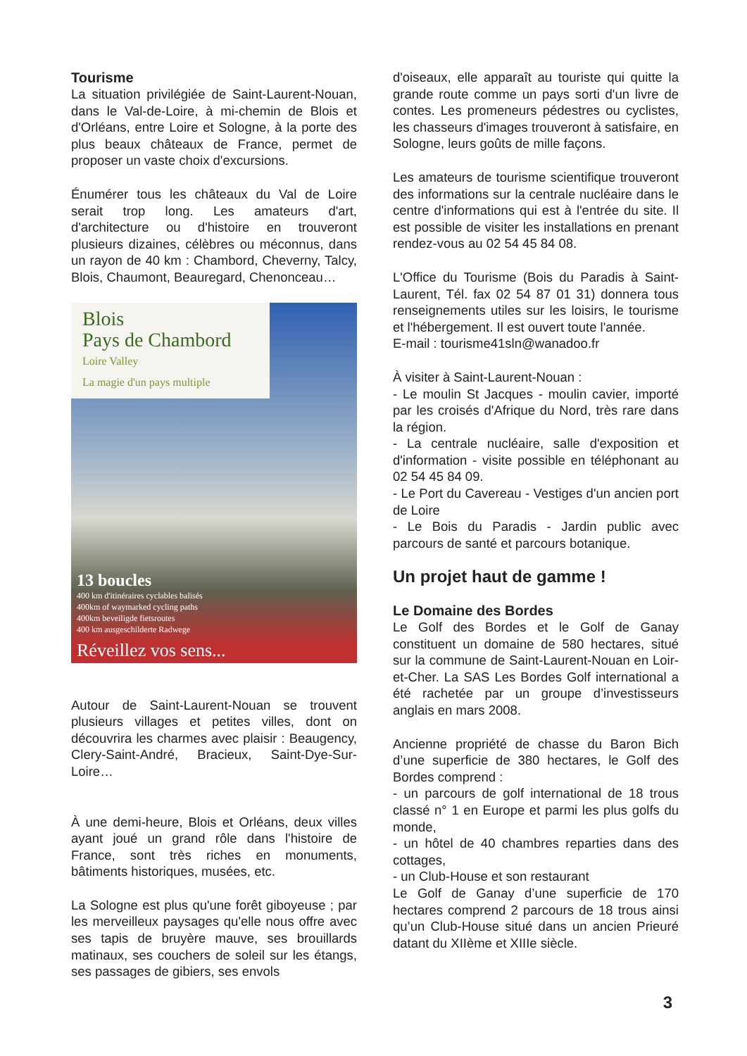Tourisme
La situation privilégiée de Saint-Laurent-Nouan, dans le Val-de-Loire, à mi-chemin de Blois et d'Orléans, entre Loire et Sologne, à la porte des plus beaux châteaux de France, permet de proposer un vaste choix d'excursions.
Énumérer tous les châteaux du Val de Loire serait trop long. Les amateurs d'art, d'architecture ou d'histoire en trouveront plusieurs dizaines, célèbres ou méconnus, dans un rayon de 40 km : Chambord, Cheverny, Talcy, Blois, Chaumont, Beauregard, Chenonceau…
Blois
Pays de Chambord
Loire Valley
La magie d'un pays multiple
13 boucles
400 km d'itinéraires cyclables balisés
400km of waymarked cycling paths
400km beveiligde fietsroutes
400 km ausgeschilderte Radwege
Réveillez vos sens...
Autour de Saint-Laurent-Nouan se trouvent plusieurs villages et petites villes, dont on découvrira les charmes avec plaisir : Beaugency, Clery-Saint-André, Bracieux, Saint-Dye-Sur-Loire…
À une demi-heure, Blois et Orléans, deux villes ayant joué un grand rôle dans l'histoire de France, sont très riches en monuments, bâtiments historiques, musées, etc.
La Sologne est plus qu'une forêt giboyeuse ; par les merveilleux paysages qu'elle nous offre avec ses tapis de bruyère mauve, ses brouillards matinaux, ses couchers de soleil sur les étangs, ses passages de gibiers, ses envols
d'oiseaux, elle apparaît au touriste qui quitte la grande route comme un pays sorti d'un livre de contes. Les promeneurs pédestres ou cyclistes, les chasseurs d'images trouveront à satisfaire, en Sologne, leurs goûts de mille façons.
Les amateurs de tourisme scientifique trouveront des informations sur la centrale nucléaire dans le centre d'informations qui est à l'entrée du site. Il est possible de visiter les installations en prenant rendez-vous au 02 54 45 84 08.
L'Office du Tourisme (Bois du Paradis à Saint-Laurent, Tél. fax 02 54 87 01 31) donnera tous renseignements utiles sur les loisirs, le tourisme et l'hébergement. Il est ouvert toute l'année.
E-mail : tourisme41sln@wanadoo.fr
À visiter à Saint-Laurent-Nouan :
- Le moulin St Jacques - moulin cavier, importé par les croisés d'Afrique du Nord, très rare dans la région.
- La centrale nucléaire, salle d'exposition et d'information - visite possible en téléphonant au 02 54 45 84 09.
- Le Port du Cavereau - Vestiges d'un ancien port de Loire
- Le Bois du Paradis - Jardin public avec parcours de santé et parcours botanique.
Un projet haut de gamme !
Le Domaine des Bordes
Le Golf des Bordes et le Golf de Ganay constituent un domaine de 580 hectares, situé sur la commune de Saint-Laurent-Nouan en Loir-et-Cher. La SAS Les Bordes Golf international a été rachetée par un groupe d’investisseurs anglais en mars 2008.
Ancienne propriété de chasse du Baron Bich d’une superficie de 380 hectares, le Golf des Bordes comprend :
- un parcours de golf international de 18 trous classé n° 1 en Europe et parmi les plus golfs du monde,
- un hôtel de 40 chambres reparties dans des cottages,
- un Club-House et son restaurant
Le Golf de Ganay d’une superficie de 170 hectares comprend 2 parcours de 18 trous ainsi qu’un Club-House situé dans un ancien Prieuré datant du XIIème et XIIIe siècle.
3